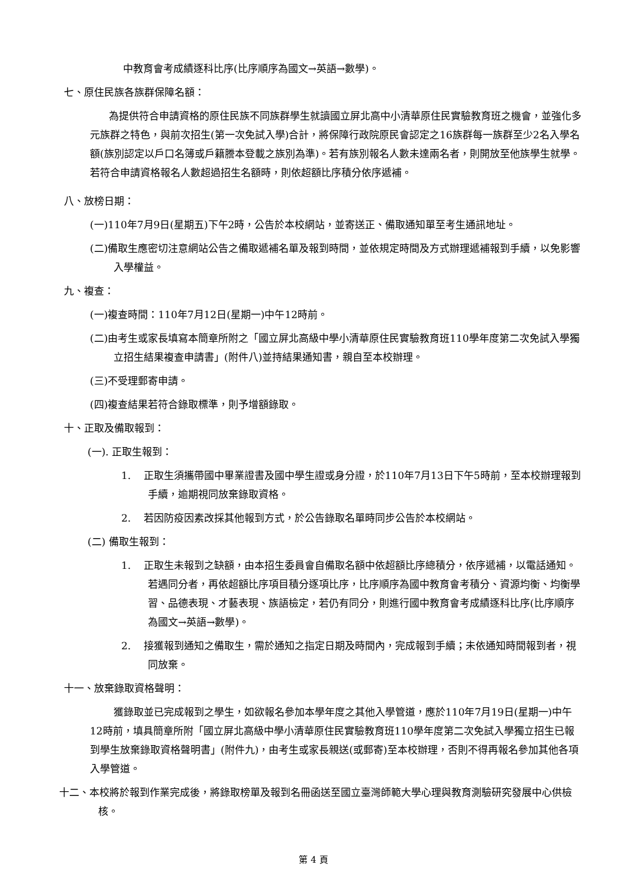中教育會考成績逐科比序(比序順序為國文→英語→數學)。
七、原住民族各族群保障名額：
為提供符合申請資格的原住民族不同族群學生就讀國立屏北高中小清華原住民實驗教育班之機會，並強化多元族群之特色，與前次招生(第一次免試入學)合計，將保障行政院原民會認定之16族群每一族群至少2名入學名額(族別認定以戶口名簿或戶籍謄本登載之族別為準)。若有族別報名人數未達兩名者，則開放至他族學生就學。若符合申請資格報名人數超過招生名額時，則依超額比序積分依序遞補。
八、放榜日期：
(一)110年7月9日(星期五)下午2時，公告於本校網站，並寄送正、備取通知單至考生通訊地址。
(二)備取生應密切注意網站公告之備取遞補名單及報到時間，並依規定時間及方式辦理遞補報到手續，以免影響入學權益。
九、複查：
(一)複查時間：110年7月12日(星期一)中午12時前。
(二)由考生或家長填寫本簡章所附之「國立屏北高級中學小清華原住民實驗教育班110學年度第二次免試入學獨立招生結果複查申請書」(附件八)並持結果通知書，親自至本校辦理。
(三)不受理郵寄申請。
(四)複查結果若符合錄取標準，則予增額錄取。
十、正取及備取報到：
(一). 正取生報到：
1. 正取生須攜帶國中畢業證書及國中學生證或身分證，於110年7月13日下午5時前，至本校辦理報到手續，逾期視同放棄錄取資格。
2. 若因防疫因素改採其他報到方式，於公告錄取名單時同步公告於本校網站。
(二) 備取生報到：
1. 正取生未報到之缺額，由本招生委員會自備取名額中依超額比序總積分，依序遞補，以電話通知。若遇同分者，再依超額比序項目積分逐項比序，比序順序為國中教育會考積分、資源均衡、均衡學習、品德表現、才藝表現、族語檢定，若仍有同分，則進行國中教育會考成績逐科比序(比序順序為國文→英語→數學)。
2. 接獲報到通知之備取生，需於通知之指定日期及時間內，完成報到手續；未依通知時間報到者，視同放棄。
十一、放棄錄取資格聲明：
獲錄取並已完成報到之學生，如欲報名參加本學年度之其他入學管道，應於110年7月19日(星期一)中午12時前，填具簡章所附「國立屏北高級中學小清華原住民實驗教育班110學年度第二次免試入學獨立招生已報到學生放棄錄取資格聲明書」(附件九)，由考生或家長親送(或郵寄)至本校辦理，否則不得再報名參加其他各項入學管道。
十二、本校將於報到作業完成後，將錄取榜單及報到名冊函送至國立臺灣師範大學心理與教育測驗研究發展中心供檢核。
第 4 頁